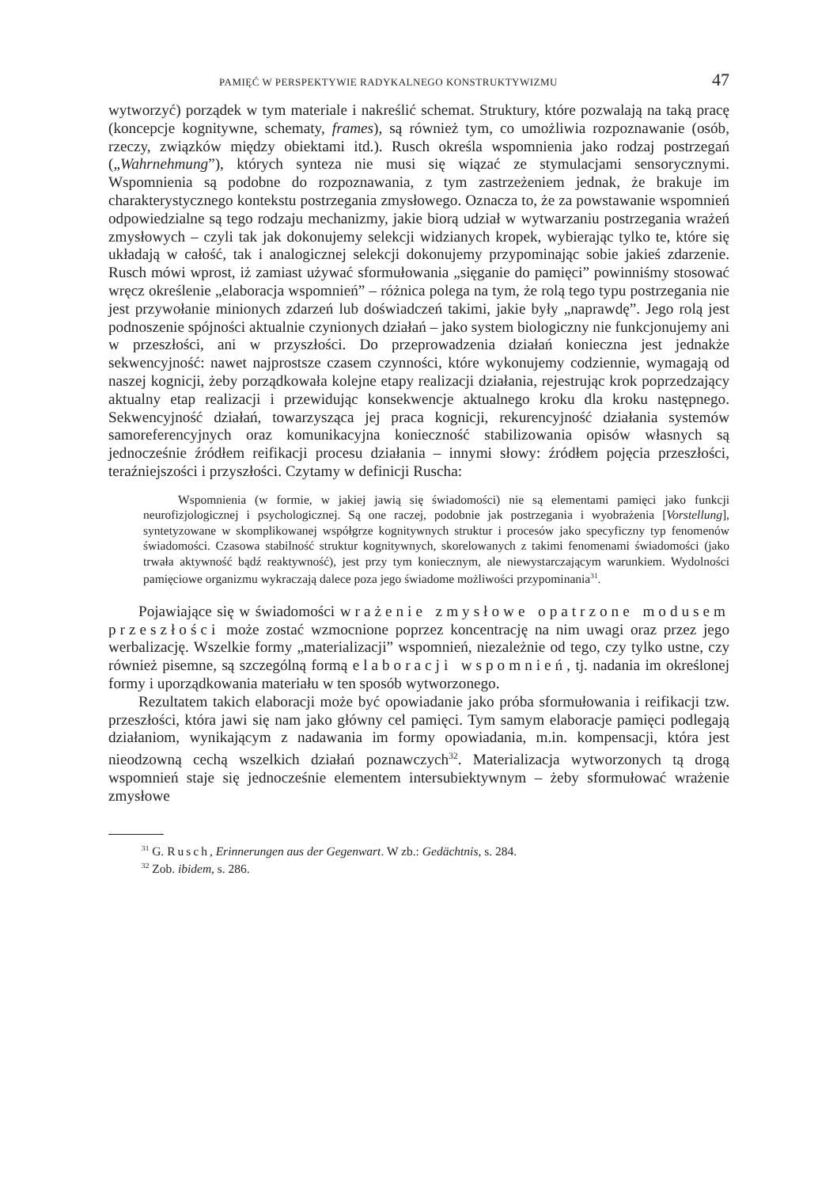PAMIĘĆ W PERSPEKTYWIE RADYKALNEGO KONSTRUKTYWIZMU 47
wytworzyć) porządek w tym materiale i nakreślić schemat. Struktury, które pozwalają na taką pracę (koncepcje kognitywne, schematy, frames), są również tym, co umożliwia rozpoznawanie (osób, rzeczy, związków między obiektami itd.). Rusch określa wspomnienia jako rodzaj postrzegań („Wahrnehmung”), których synteza nie musi się wiązać ze stymulacjami sensorycznymi. Wspomnienia są podobne do rozpoznawania, z tym zastrzeżeniem jednak, że brakuje im charakterystycznego kontekstu postrzegania zmysłowego. Oznacza to, że za powstawanie wspomnień odpowiedzialne są tego rodzaju mechanizmy, jakie biorą udział w wytwarzaniu postrzegania wrażeń zmysłowych – czyli tak jak dokonujemy selekcji widzianych kropek, wybierając tylko te, które się układają w całość, tak i analogicznej selekcji dokonujemy przypominając sobie jakieś zdarzenie. Rusch mówi wprost, iż zamiast używać sformułowania „sięganie do pamięci” powinniśmy stosować wręcz określenie „elaboracja wspomnień” – różnica polega na tym, że rolą tego typu postrzegania nie jest przywołanie minionych zdarzeń lub doświadczeń takimi, jakie były „naprawdę”. Jego rolą jest podnoszenie spójności aktualnie czynionych działań – jako system biologiczny nie funkcjonujemy ani w przeszłości, ani w przyszłości. Do przeprowadzenia działań konieczna jest jednakże sekwencyjność: nawet najprostsze czasem czynności, które wykonujemy codziennie, wymagają od naszej kognicji, żeby porządkowała kolejne etapy realizacji działania, rejestrując krok poprzedzający aktualny etap realizacji i przewidując konsekwencje aktualnego kroku dla kroku następnego. Sekwencyjność działań, towarzysząca jej praca kognicji, rekurencyjność działania systemów samoreferencyjnych oraz komunikacyjna konieczność stabilizowania opisów własnych są jednocześnie źródłem reifikacji procesu działania – innymi słowy: źródłem pojęcia przeszłości, teraźniejszości i przyszłości. Czytamy w definicji Ruscha:
Wspomnienia (w formie, w jakiej jawią się świadomości) nie są elementami pamięci jako funkcji neurofizjologicznej i psychologicznej. Są one raczej, podobnie jak postrzegania i wyobrażenia [Vorstellung], syntetyzowane w skomplikowanej współgrze kognitywnych struktur i procesów jako specyficzny typ fenomenów świadomości. Czasowa stabilność struktur kognitywnych, skorelowanych z takimi fenomenami świadomości (jako trwała aktywność bądź reaktywność), jest przy tym koniecznym, ale niewystarczającym warunkiem. Wydolności pamięciowe organizmu wykraczają dalece poza jego świadome możliwości przypominania<sup>31</sup>.
Pojawiające się w świadomości wrażenie zmysłowe opatrzone modusem przeszłości może zostać wzmocnione poprzez koncentrację na nim uwagi oraz przez jego werbalizację. Wszelkie formy „materializacji” wspomnień, niezależnie od tego, czy tylko ustne, czy również pisemne, są szczególną formą elaboracji wspomnień, tj. nadania im określonej formy i uporządkowania materiału w ten sposób wytworzonego.
Rezultatem takich elaboracji może być opowiadanie jako próba sformułowania i reifikacji tzw. przeszłości, która jawi się nam jako główny cel pamięci. Tym samym elaboracje pamięci podlegają działaniom, wynikającym z nadawania im formy opowiadania, m.in. kompensacji, która jest nieodzowną cechą wszelkich działań poznawczych<sup>32</sup>. Materializacja wytworzonych tą drogą wspomnień staje się jednocześnie elementem intersubiektywnym – żeby sformułować wrażenie zmysłowe
<sup>31</sup> G. Rusch, Erinnerungen aus der Gegenwart. W zb.: Gedächtnis, s. 284.
<sup>32</sup> Zob. ibidem, s. 286.